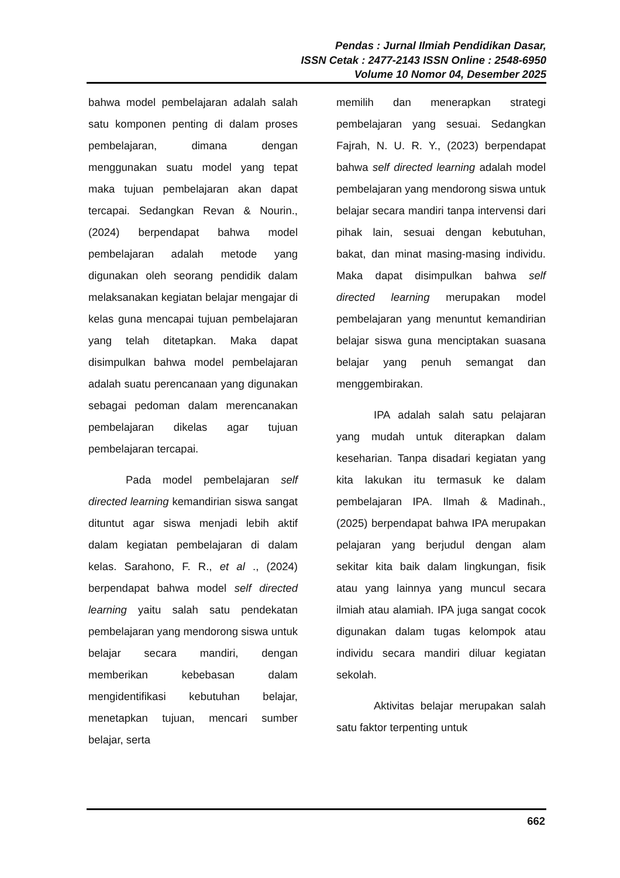Pendas : Jurnal Ilmiah Pendidikan Dasar,
ISSN Cetak : 2477-2143 ISSN Online : 2548-6950
Volume 10 Nomor 04, Desember 2025
bahwa model pembelajaran adalah salah satu komponen penting di dalam proses pembelajaran, dimana dengan menggunakan suatu model yang tepat maka tujuan pembelajaran akan dapat tercapai. Sedangkan Revan & Nourin., (2024) berpendapat bahwa model pembelajaran adalah metode yang digunakan oleh seorang pendidik dalam melaksanakan kegiatan belajar mengajar di kelas guna mencapai tujuan pembelajaran yang telah ditetapkan. Maka dapat disimpulkan bahwa model pembelajaran adalah suatu perencanaan yang digunakan sebagai pedoman dalam merencanakan pembelajaran dikelas agar tujuan pembelajaran tercapai.
Pada model pembelajaran self directed learning kemandirian siswa sangat dituntut agar siswa menjadi lebih aktif dalam kegiatan pembelajaran di dalam kelas. Sarahono, F. R., et al ., (2024) berpendapat bahwa model self directed learning yaitu salah satu pendekatan pembelajaran yang mendorong siswa untuk belajar secara mandiri, dengan memberikan kebebasan dalam mengidentifikasi kebutuhan belajar, menetapkan tujuan, mencari sumber belajar, serta
memilih dan menerapkan strategi pembelajaran yang sesuai. Sedangkan Fajrah, N. U. R. Y., (2023) berpendapat bahwa self directed learning adalah model pembelajaran yang mendorong siswa untuk belajar secara mandiri tanpa intervensi dari pihak lain, sesuai dengan kebutuhan, bakat, dan minat masing-masing individu. Maka dapat disimpulkan bahwa self directed learning merupakan model pembelajaran yang menuntut kemandirian belajar siswa guna menciptakan suasana belajar yang penuh semangat dan menggembirakan.
IPA adalah salah satu pelajaran yang mudah untuk diterapkan dalam keseharian. Tanpa disadari kegiatan yang kita lakukan itu termasuk ke dalam pembelajaran IPA. Ilmah & Madinah., (2025) berpendapat bahwa IPA merupakan pelajaran yang berjudul dengan alam sekitar kita baik dalam lingkungan, fisik atau yang lainnya yang muncul secara ilmiah atau alamiah. IPA juga sangat cocok digunakan dalam tugas kelompok atau individu secara mandiri diluar kegiatan sekolah.
Aktivitas belajar merupakan salah satu faktor terpenting untuk
662